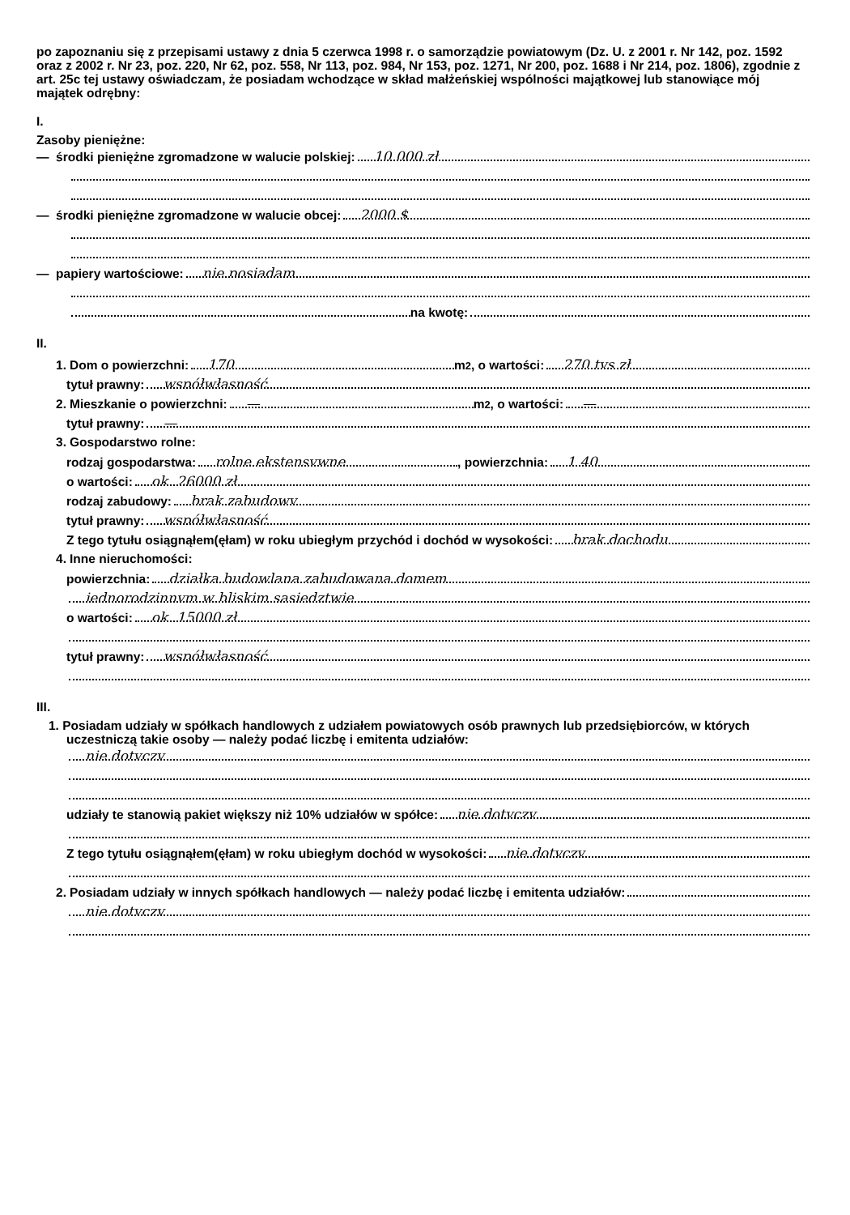po zapoznaniu się z przepisami ustawy z dnia 5 czerwca 1998 r. o samorządzie powiatowym (Dz. U. z 2001 r. Nr 142, poz. 1592 oraz z 2002 r. Nr 23, poz. 220, Nr 62, poz. 558, Nr 113, poz. 984, Nr 153, poz. 1271, Nr 200, poz. 1688 i Nr 214, poz. 1806), zgodnie z art. 25c tej ustawy oświadczam, że posiadam wchodzące w skład małżeńskiej wspólności majątkowej lub stanowiące mój majątek odrębny:
I.
Zasoby pieniężne:
— środki pieniężne zgromadzone w walucie polskiej: 10 000 zł
— środki pieniężne zgromadzone w walucie obcej: 2000 $
— papiery wartościowe: nie posiadam
na kwotę:
II.
1. Dom o powierzchni: 170 m<sup>2</sup>, o wartości: 270 tys zł
tytuł prawny: współwłasność
2. Mieszkanie o powierzchni: — m<sup>2</sup>, o wartości: —
tytuł prawny: —
3. Gospodarstwo rolne:
rodzaj gospodarstwa: rolne ekstensywne, powierzchnia: 1.40
o wartości: ok. 26000 zł
rodzaj zabudowy: brak zabudowy
tytuł prawny: współwłasność
Z tego tytułu osiągnąłem(ęłam) w roku ubiegłym przychód i dochód w wysokości: brak dochodu
4. Inne nieruchomości:
powierzchnia: działka budowlana zabudowana domem
jednorodzinnym w bliskim sąsiedztwie
o wartości: ok. 15000 zł
tytuł prawny: współwłasność
III.
1. Posiadam udziały w spółkach handlowych z udziałem powiatowych osób prawnych lub przedsiębiorców, w których uczestniczą takie osoby — należy podać liczbę i emitenta udziałów:
nie dotyczy
udziały te stanowią pakiet większy niż 10% udziałów w spółce: nie dotyczy
Z tego tytułu osiągnąłem(ęłam) w roku ubiegłym dochód w wysokości: nie dotyczy
2. Posiadam udziały w innych spółkach handlowych — należy podać liczbę i emitenta udziałów:
nie dotyczy